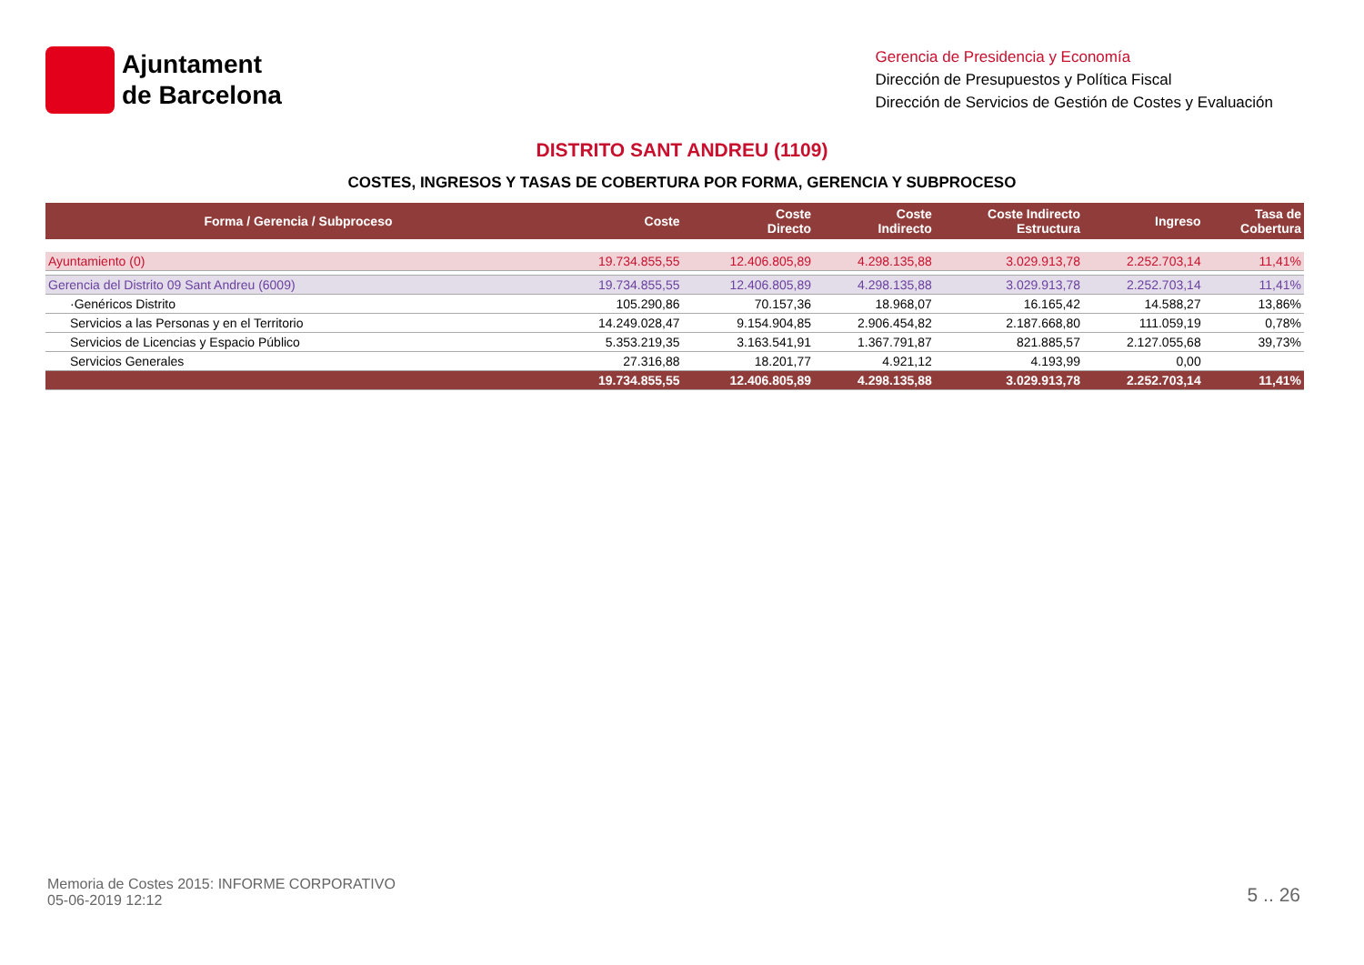Ajuntament
de Barcelona
Gerencia de Presidencia y Economía
Dirección de Presupuestos y Política Fiscal
Dirección de Servicios de Gestión de Costes y Evaluación
DISTRITO SANT ANDREU (1109)
COSTES, INGRESOS Y TASAS DE COBERTURA POR FORMA, GERENCIA Y SUBPROCESO
| Forma / Gerencia / Subproceso | Coste | Coste Directo | Coste Indirecto | Coste Indirecto Estructura | Ingreso | Tasa de Cobertura |
| --- | --- | --- | --- | --- | --- | --- |
| Ayuntamiento (0) | 19.734.855,55 | 12.406.805,89 | 4.298.135,88 | 3.029.913,78 | 2.252.703,14 | 11,41% |
| Gerencia del Distrito 09 Sant Andreu (6009) | 19.734.855,55 | 12.406.805,89 | 4.298.135,88 | 3.029.913,78 | 2.252.703,14 | 11,41% |
| ·Genéricos Distrito | 105.290,86 | 70.157,36 | 18.968,07 | 16.165,42 | 14.588,27 | 13,86% |
| Servicios a las Personas y en el Territorio | 14.249.028,47 | 9.154.904,85 | 2.906.454,82 | 2.187.668,80 | 111.059,19 | 0,78% |
| Servicios de Licencias y Espacio Público | 5.353.219,35 | 3.163.541,91 | 1.367.791,87 | 821.885,57 | 2.127.055,68 | 39,73% |
| Servicios Generales | 27.316,88 | 18.201,77 | 4.921,12 | 4.193,99 | 0,00 | |
| | 19.734.855,55 | 12.406.805,89 | 4.298.135,88 | 3.029.913,78 | 2.252.703,14 | 11,41% |
Memoria de Costes 2015: INFORME CORPORATIVO
05-06-2019 12:12
5 .. 26